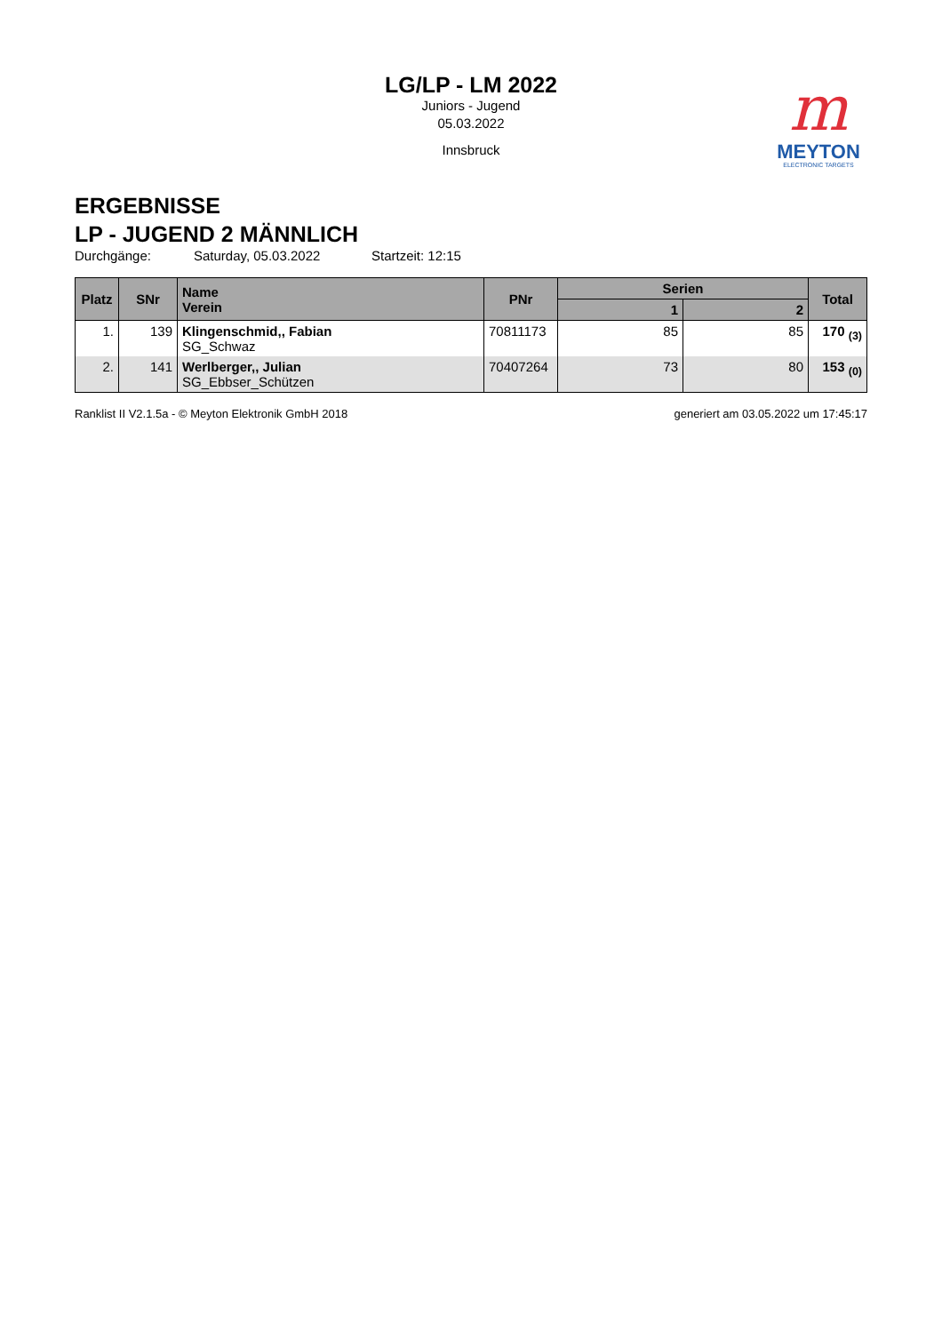m
MEYTON
ELECTRONIC TARGETS
LG/LP - LM 2022
Juniors - Jugend
05.03.2022
Innsbruck
ERGEBNISSE
LP - JUGEND 2 MÄNNLICH
Durchgänge: Saturday, 05.03.2022 Startzeit: 12:15
| Platz | SNr | Name Verein | PNr | Serien | | Total |
| --- | --- | --- | --- | --- | --- | --- |
| | | | | 1 | 2 | |
| 1. | 139 | Klingenschmid,, Fabian SG_Schwaz | 70811173 | 85 | 85 | 170 <sub>(3)</sub> |
| 2. | 141 | Werlberger,, Julian SG_Ebbser_Schützen | 70407264 | 73 | 80 | 153 <sub>(0)</sub> |
Ranklist II V2.1.5a - © Meyton Elektronik GmbH 2018 generiert am 03.05.2022 um 17:45:17